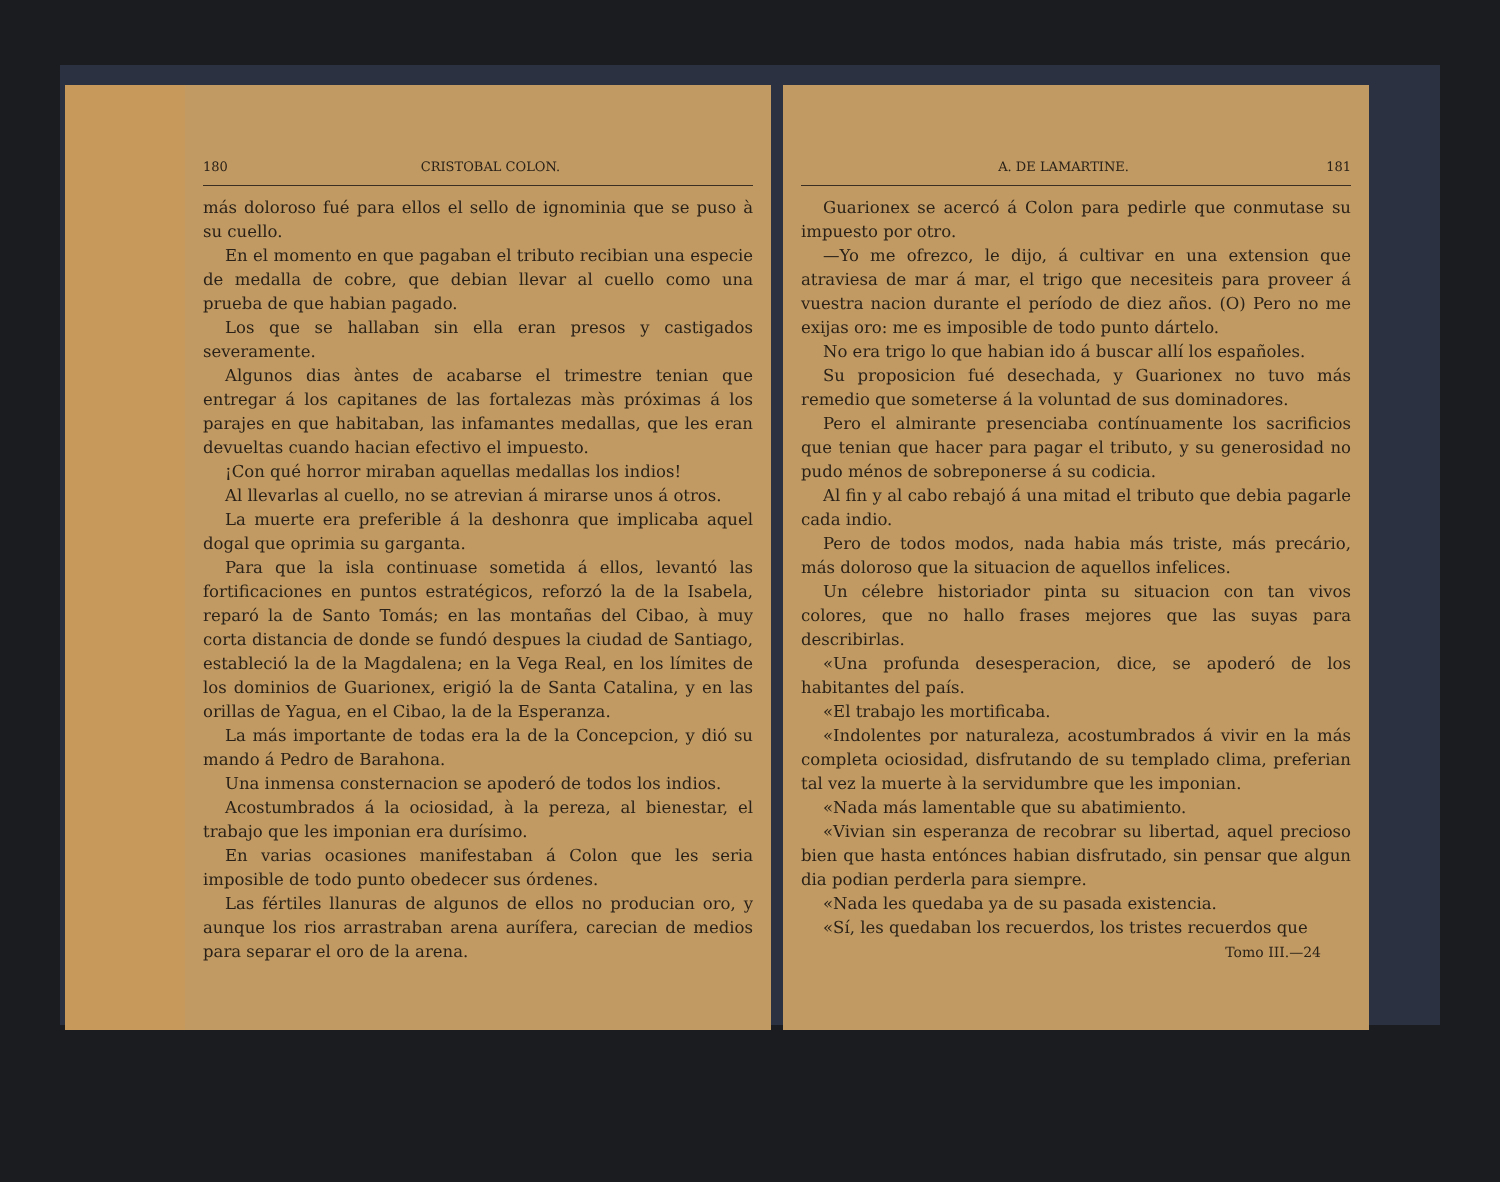180 CRISTOBAL COLON.
más doloroso fué para ellos el sello de ignominia que se puso à su cuello.
En el momento en que pagaban el tributo recibian una especie de medalla de cobre, que debian llevar al cuello como una prueba de que habian pagado.
Los que se hallaban sin ella eran presos y castigados severamente.
Algunos dias àntes de acabarse el trimestre tenian que entregar á los capitanes de las fortalezas màs próximas á los parajes en que habitaban, las infamantes medallas, que les eran devueltas cuando hacian efectivo el impuesto.
¡Con qué horror miraban aquellas medallas los indios!
Al llevarlas al cuello, no se atrevian á mirarse unos á otros.
La muerte era preferible á la deshonra que implicaba aquel dogal que oprimia su garganta.
Para que la isla continuase sometida á ellos, levantó las fortificaciones en puntos estratégicos, reforzó la de la Isabela, reparó la de Santo Tomás; en las montañas del Cibao, à muy corta distancia de donde se fundó despues la ciudad de Santiago, estableció la de la Magdalena; en la Vega Real, en los límites de los dominios de Guarionex, erigió la de Santa Catalina, y en las orillas de Yagua, en el Cibao, la de la Esperanza.
La más importante de todas era la de la Concepcion, y dió su mando á Pedro de Barahona.
Una inmensa consternacion se apoderó de todos los indios.
Acostumbrados á la ociosidad, à la pereza, al bienestar, el trabajo que les imponian era durísimo.
En varias ocasiones manifestaban á Colon que les seria imposible de todo punto obedecer sus órdenes.
Las fértiles llanuras de algunos de ellos no producian oro, y aunque los rios arrastraban arena aurífera, carecian de medios para separar el oro de la arena.
A. DE LAMARTINE. 181
Guarionex se acercó á Colon para pedirle que conmutase su impuesto por otro.
—Yo me ofrezco, le dijo, á cultivar en una extension que atraviesa de mar á mar, el trigo que necesiteis para proveer á vuestra nacion durante el período de diez años. (O) Pero no me exijas oro: me es imposible de todo punto dártelo.
No era trigo lo que habian ido á buscar allí los españoles.
Su proposicion fué desechada, y Guarionex no tuvo más remedio que someterse á la voluntad de sus dominadores.
Pero el almirante presenciaba contínuamente los sacrificios que tenian que hacer para pagar el tributo, y su generosidad no pudo ménos de sobreponerse á su codicia.
Al fin y al cabo rebajó á una mitad el tributo que debia pagarle cada indio.
Pero de todos modos, nada habia más triste, más precário, más doloroso que la situacion de aquellos infelices.
Un célebre historiador pinta su situacion con tan vivos colores, que no hallo frases mejores que las suyas para describirlas.
«Una profunda desesperacion, dice, se apoderó de los habitantes del país.
«El trabajo les mortificaba.
«Indolentes por naturaleza, acostumbrados á vivir en la más completa ociosidad, disfrutando de su templado clima, preferian tal vez la muerte à la servidumbre que les imponian.
«Nada más lamentable que su abatimiento.
«Vivian sin esperanza de recobrar su libertad, aquel precioso bien que hasta entónces habian disfrutado, sin pensar que algun dia podian perderla para siempre.
«Nada les quedaba ya de su pasada existencia.
«Sí, les quedaban los recuerdos, los tristes recuerdos que
Tomo III.—24